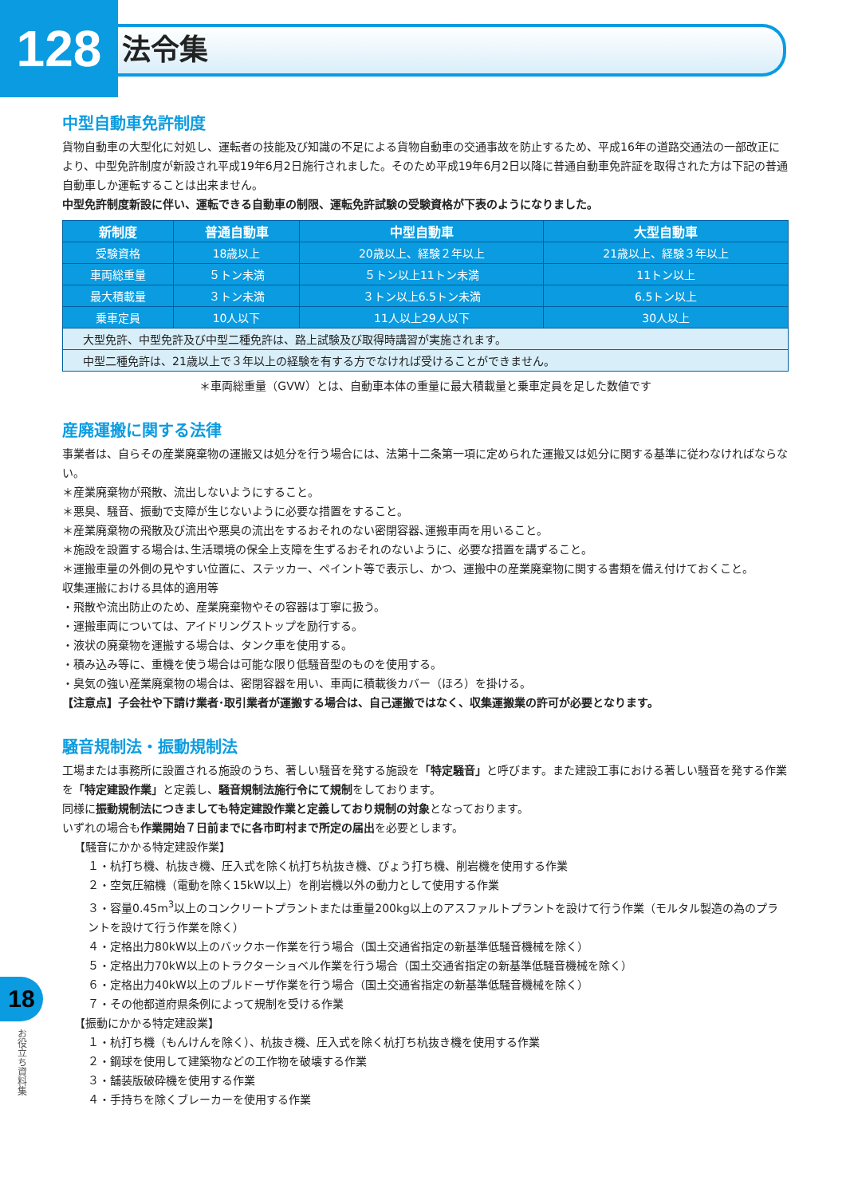128
法令集
中型自動車免許制度
貨物自動車の大型化に対処し、運転者の技能及び知識の不足による貨物自動車の交通事故を防止するため、平成16年の道路交通法の一部改正により、中型免許制度が新設され平成19年6月2日施行されました。そのため平成19年6月2日以降に普通自動車免許証を取得された方は下記の普通自動車しか運転することは出来ません。
中型免許制度新設に伴い、運転できる自動車の制限、運転免許試験の受験資格が下表のようになりました。
| 新制度 | 普通自動車 | 中型自動車 | 大型自動車 |
| --- | --- | --- | --- |
| 受験資格 | 18歳以上 | 20歳以上、経験２年以上 | 21歳以上、経験３年以上 |
| 車両総重量 | ５トン未満 | ５トン以上11トン未満 | 11トン以上 |
| 最大積載量 | ３トン未満 | ３トン以上6.5トン未満 | 6.5トン以上 |
| 乗車定員 | 10人以下 | 11人以上29人以下 | 30人以上 |
| 大型免許、中型免許及び中型二種免許は、路上試験及び取得時講習が実施されます。 | | | |
| 中型二種免許は、21歳以上で３年以上の経験を有する方でなければ受けることができません。 | | | |
＊車両総重量（GVW）とは、自動車本体の重量に最大積載量と乗車定員を足した数値です
産廃運搬に関する法律
事業者は、自らその産業廃棄物の運搬又は処分を行う場合には、法第十二条第一項に定められた運搬又は処分に関する基準に従わなければならない。
＊産業廃棄物が飛散、流出しないようにすること。
＊悪臭、騒音、振動で支障が生じないように必要な措置をすること。
＊産業廃棄物の飛散及び流出や悪臭の流出をするおそれのない密閉容器､運搬車両を用いること。
＊施設を設置する場合は､生活環境の保全上支障を生ずるおそれのないように、必要な措置を講ずること。
＊運搬車量の外側の見やすい位置に、ステッカー、ペイント等で表示し、かつ、運搬中の産業廃棄物に関する書類を備え付けておくこと。
収集運搬における具体的適用等
・飛散や流出防止のため、産業廃棄物やその容器は丁寧に扱う。
・運搬車両については、アイドリングストップを励行する。
・液状の廃棄物を運搬する場合は、タンク車を使用する。
・積み込み等に、重機を使う場合は可能な限り低騒音型のものを使用する。
・臭気の強い産業廃棄物の場合は、密閉容器を用い、車両に積載後カバー（ほろ）を掛ける。
【注意点】子会社や下請け業者･取引業者が運搬する場合は、自己運搬ではなく、収集運搬業の許可が必要となります。
騒音規制法・振動規制法
工場または事務所に設置される施設のうち、著しい騒音を発する施設を「特定騒音」と呼びます。また建設工事における著しい騒音を発する作業を「特定建設作業」と定義し、騒音規制法施行令にて規制をしております。
同様に振動規制法につきましても特定建設作業と定義しており規制の対象となっております。
いずれの場合も作業開始７日前までに各市町村まで所定の届出を必要とします。
【騒音にかかる特定建設作業】
１・杭打ち機、杭抜き機、圧入式を除く杭打ち杭抜き機、びょう打ち機、削岩機を使用する作業
２・空気圧縮機（電動を除く15kW以上）を削岩機以外の動力として使用する作業
３・容量0.45m<sup>3</sup>以上のコンクリートプラントまたは重量200kg以上のアスファルトプラントを設けて行う作業（モルタル製造の為のプラントを設けて行う作業を除く）
４・定格出力80kW以上のバックホー作業を行う場合（国土交通省指定の新基準低騒音機械を除く）
５・定格出力70kW以上のトラクターショベル作業を行う場合（国土交通省指定の新基準低騒音機械を除く）
６・定格出力40kW以上のブルドーザ作業を行う場合（国土交通省指定の新基準低騒音機械を除く）
７・その他都道府県条例によって規制を受ける作業
【振動にかかる特定建設業】
１・杭打ち機（もんけんを除く）、杭抜き機、圧入式を除く杭打ち杭抜き機を使用する作業
２・鋼球を使用して建築物などの工作物を破壊する作業
３・舗装版破砕機を使用する作業
４・手持ちを除くブレーカーを使用する作業
18
お役立ち資料集